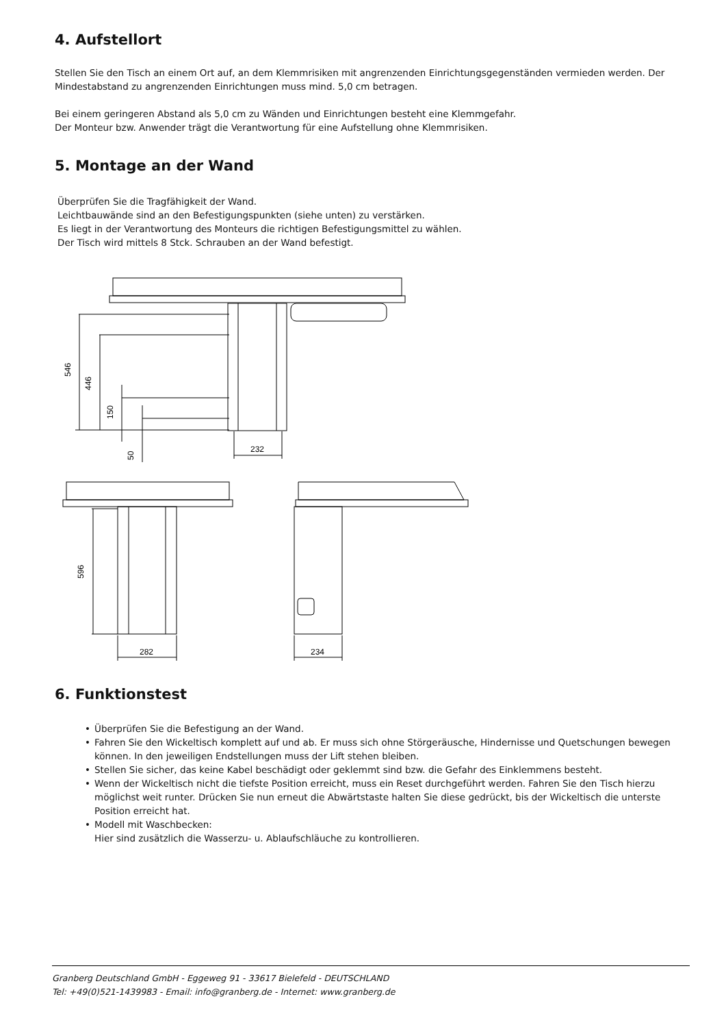4. Aufstellort
Stellen Sie den Tisch an einem Ort auf, an dem Klemmrisiken mit angrenzenden Einrichtungsgegenständen vermieden werden. Der Mindestabstand zu angrenzenden Einrichtungen muss mind. 5,0 cm betragen.
Bei einem geringeren Abstand als 5,0 cm zu Wänden und Einrichtungen besteht eine Klemmgefahr.
Der Monteur bzw. Anwender trägt die Verantwortung für eine Aufstellung ohne Klemmrisiken.
5. Montage an der Wand
Überprüfen Sie die Tragfähigkeit der Wand.
Leichtbauwände sind an den Befestigungspunkten (siehe unten) zu verstärken.
Es liegt in der Verantwortung des Monteurs die richtigen Befestigungsmittel zu wählen.
Der Tisch wird mittels 8 Stck. Schrauben an der Wand befestigt.
546
446
150
50
232
596
282
234
6. Funktionstest
• Überprüfen Sie die Befestigung an der Wand.
• Fahren Sie den Wickeltisch komplett auf und ab. Er muss sich ohne Störgeräusche, Hindernisse und Quetschungen bewegen können. In den jeweiligen Endstellungen muss der Lift stehen bleiben.
• Stellen Sie sicher, das keine Kabel beschädigt oder geklemmt sind bzw. die Gefahr des Einklemmens besteht.
• Wenn der Wickeltisch nicht die tiefste Position erreicht, muss ein Reset durchgeführt werden. Fahren Sie den Tisch hierzu möglichst weit runter. Drücken Sie nun erneut die Abwärtstaste halten Sie diese gedrückt, bis der Wickeltisch die unterste Position erreicht hat.
• Modell mit Waschbecken:
Hier sind zusätzlich die Wasserzu- u. Ablaufschläuche zu kontrollieren.
Granberg Deutschland GmbH - Eggeweg 91 - 33617 Bielefeld - DEUTSCHLAND
Tel: +49(0)521-1439983 - Email: info@granberg.de - Internet: www.granberg.de